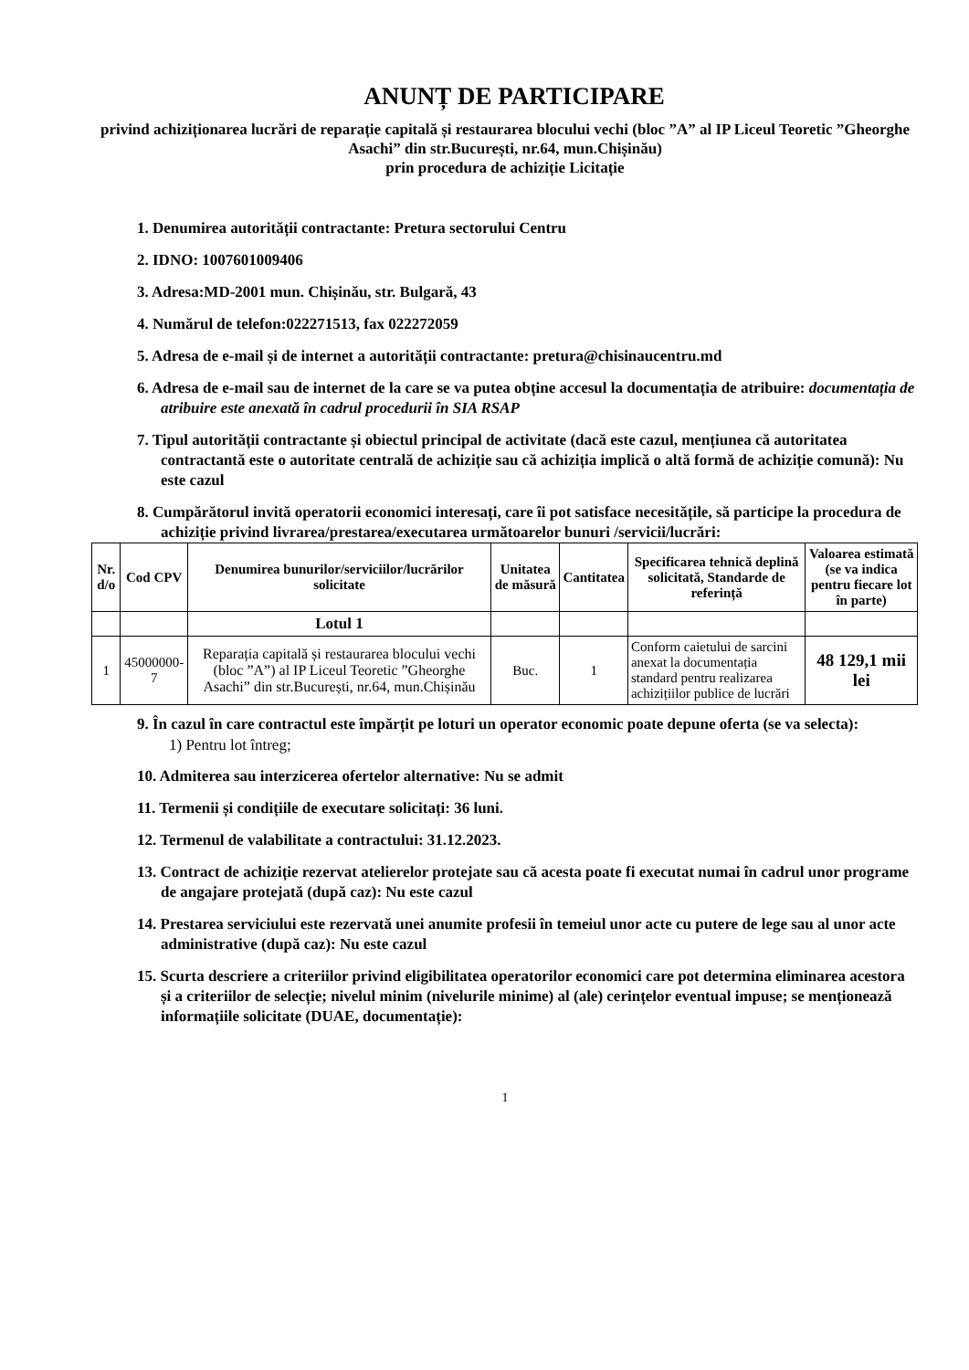ANUNȚ DE PARTICIPARE
privind achiziționarea lucrări de reparație capitală și restaurarea blocului vechi (bloc ”A” al IP Liceul Teoretic ”Gheorghe Asachi” din str.București, nr.64, mun.Chișinău)
prin procedura de achiziție Licitație
1. Denumirea autorității contractante: Pretura sectorului Centru
2. IDNO: 1007601009406
3. Adresa:MD-2001 mun. Chișinău, str. Bulgară, 43
4. Numărul de telefon:022271513, fax 022272059
5. Adresa de e-mail și de internet a autorității contractante: pretura@chisinaucentru.md
6. Adresa de e-mail sau de internet de la care se va putea obține accesul la documentația de atribuire: documentația de atribuire este anexată în cadrul procedurii în SIA RSAP
7. Tipul autorității contractante și obiectul principal de activitate (dacă este cazul, mențiunea că autoritatea contractantă este o autoritate centrală de achiziție sau că achiziția implică o altă formă de achiziție comună): Nu este cazul
8. Cumpărătorul invită operatorii economici interesați, care îi pot satisface necesitățile, să participe la procedura de achiziție privind livrarea/prestarea/executarea următoarelor bunuri /servicii/lucrări:
| Nr. d/o | Cod CPV | Denumirea bunurilor/serviciilor/lucrărilor solicitate | Unitatea de măsură | Cantitatea | Specificarea tehnică deplină solicitată, Standarde de referință | Valoarea estimată (se va indica pentru fiecare lot în parte) |
| --- | --- | --- | --- | --- | --- | --- |
| | | Lotul 1 | | | | |
| 1 | 45000000-7 | Reparația capitală și restaurarea blocului vechi (bloc ”A”) al IP Liceul Teoretic ”Gheorghe Asachi” din str.București, nr.64, mun.Chișinău | Buc. | 1 | Conform caietului de sarcini anexat la documentația standard pentru realizarea achizițiilor publice de lucrări | 48 129,1 mii lei |
9. În cazul în care contractul este împărțit pe loturi un operator economic poate depune oferta (se va selecta):
1) Pentru lot întreg;
10. Admiterea sau interzicerea ofertelor alternative: Nu se admit
11. Termenii și condițiile de executare solicitați: 36 luni.
12. Termenul de valabilitate a contractului: 31.12.2023.
13. Contract de achiziție rezervat atelierelor protejate sau că acesta poate fi executat numai în cadrul unor programe de angajare protejată (după caz): Nu este cazul
14. Prestarea serviciului este rezervată unei anumite profesii în temeiul unor acte cu putere de lege sau al unor acte administrative (după caz): Nu este cazul
15. Scurta descriere a criteriilor privind eligibilitatea operatorilor economici care pot determina eliminarea acestora și a criteriilor de selecție; nivelul minim (nivelurile minime) al (ale) cerințelor eventual impuse; se menționează informațiile solicitate (DUAE, documentație):
1